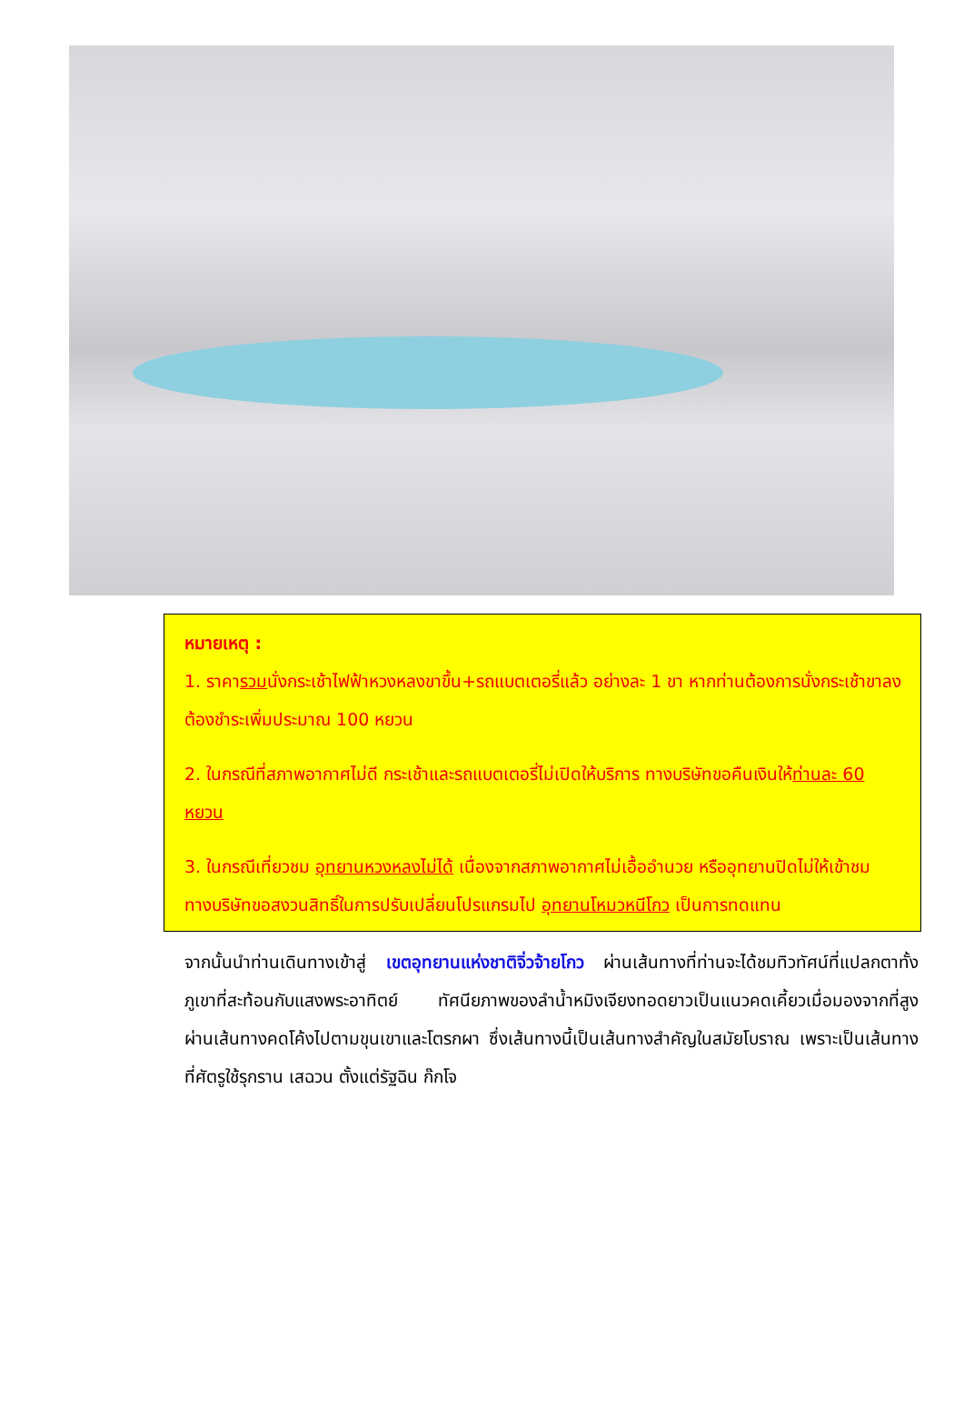หมายเหตุ :
1. ราคารวมนั่งกระเช้าไฟฟ้าหวงหลงขาขึ้น+รถแบตเตอรี่แล้ว อย่างละ 1 ขา หากท่านต้องการนั่งกระเช้าขาลง ต้องชำระเพิ่มประมาณ 100 หยวน
2. ในกรณีที่สภาพอากาศไม่ดี กระเช้าและรถแบตเตอรี่ไม่เปิดให้บริการ ทางบริษัทขอคืนเงินให้ท่านละ 60 หยวน
3. ในกรณีเที่ยวชม อุทยานหวงหลงไม่ได้ เนื่องจากสภาพอากาศไม่เอื้ออำนวย หรืออุทยานปิดไม่ให้เข้าชม ทางบริษัทขอสงวนสิทธิ์ในการปรับเปลี่ยนโปรแกรมไป อุทยานโหมวหนีโกว เป็นการทดแทน
จากนั้นนำท่านเดินทางเข้าสู่ เขตอุทยานแห่งชาติจิ่วจ้ายโกว ผ่านเส้นทางที่ท่านจะได้ชมทิวทัศน์ที่แปลกตาทั้งภูเขาที่สะท้อนกับแสงพระอาทิตย์ ทัศนียภาพของลำน้ำหมิงเจียงทอดยาวเป็นแนวคดเคี้ยวเมื่อมองจากที่สูง ผ่านเส้นทางคดโค้งไปตามขุนเขาและโตรกผา ซึ่งเส้นทางนี้เป็นเส้นทางสำคัญในสมัยโบราณ เพราะเป็นเส้นทางที่ศัตรูใช้รุกราน เสฉวน ตั้งแต่รัฐฉิน ก๊กโจ